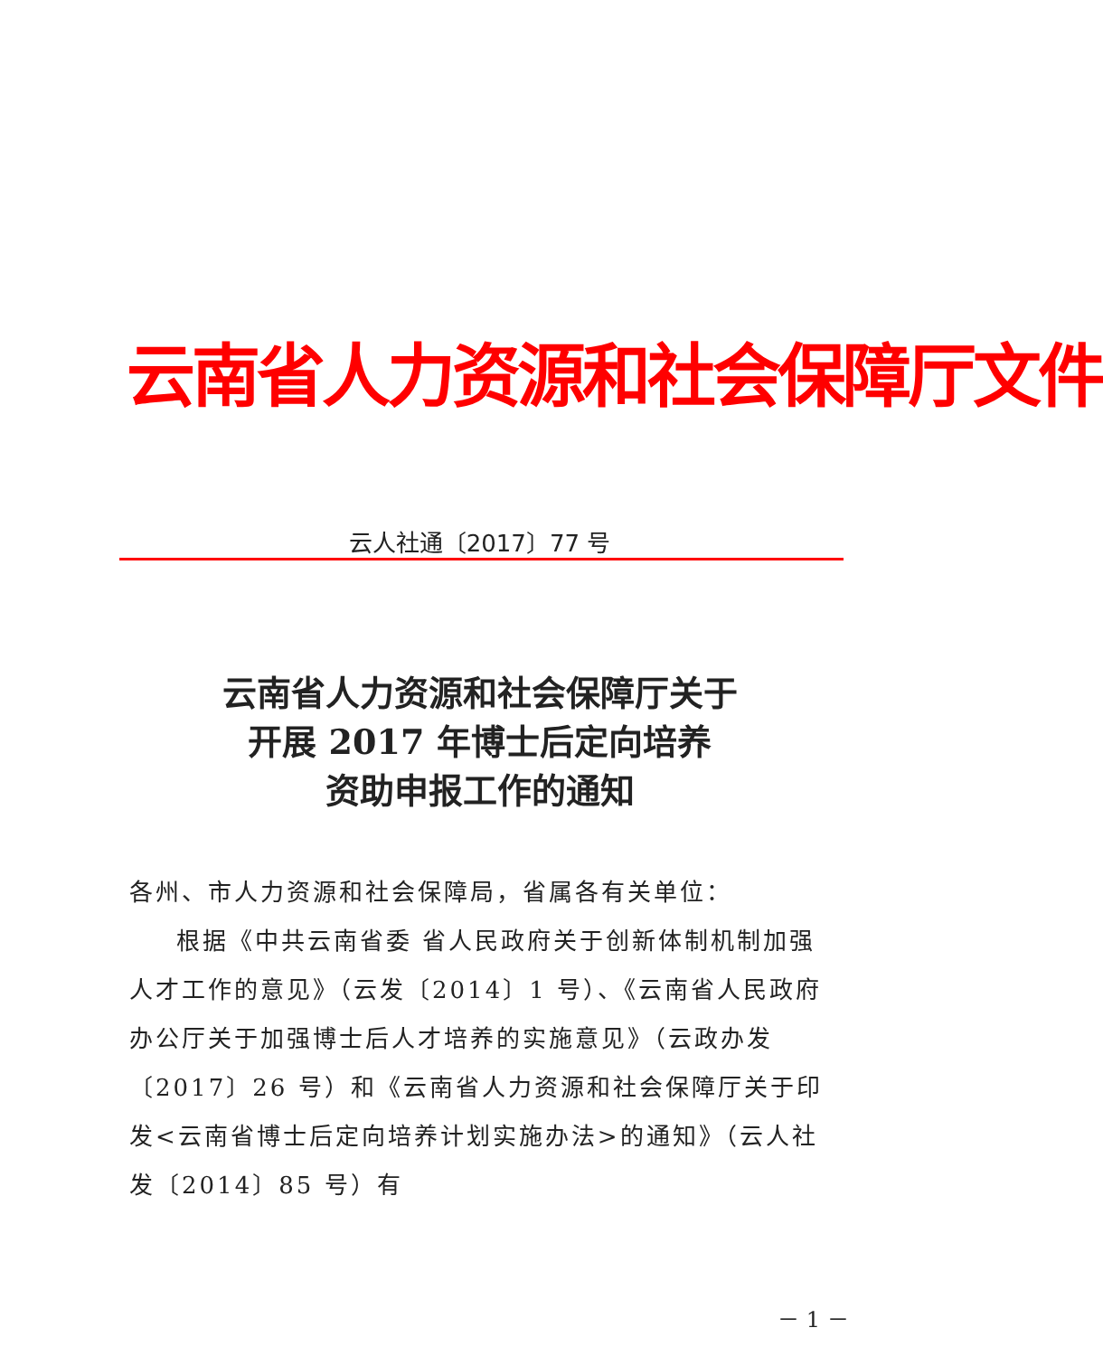云南省人力资源和社会保障厅文件
云人社通〔2017〕77 号
云南省人力资源和社会保障厅关于
开展 2017 年博士后定向培养
资助申报工作的通知
各州、市人力资源和社会保障局，省属各有关单位：
根据《中共云南省委 省人民政府关于创新体制机制加强人才工作的意见》（云发〔2014〕1 号）、《云南省人民政府办公厅关于加强博士后人才培养的实施意见》（云政办发〔2017〕26 号）和《云南省人力资源和社会保障厅关于印发<云南省博士后定向培养计划实施办法>的通知》（云人社发〔2014〕85 号）有
－ 1 －